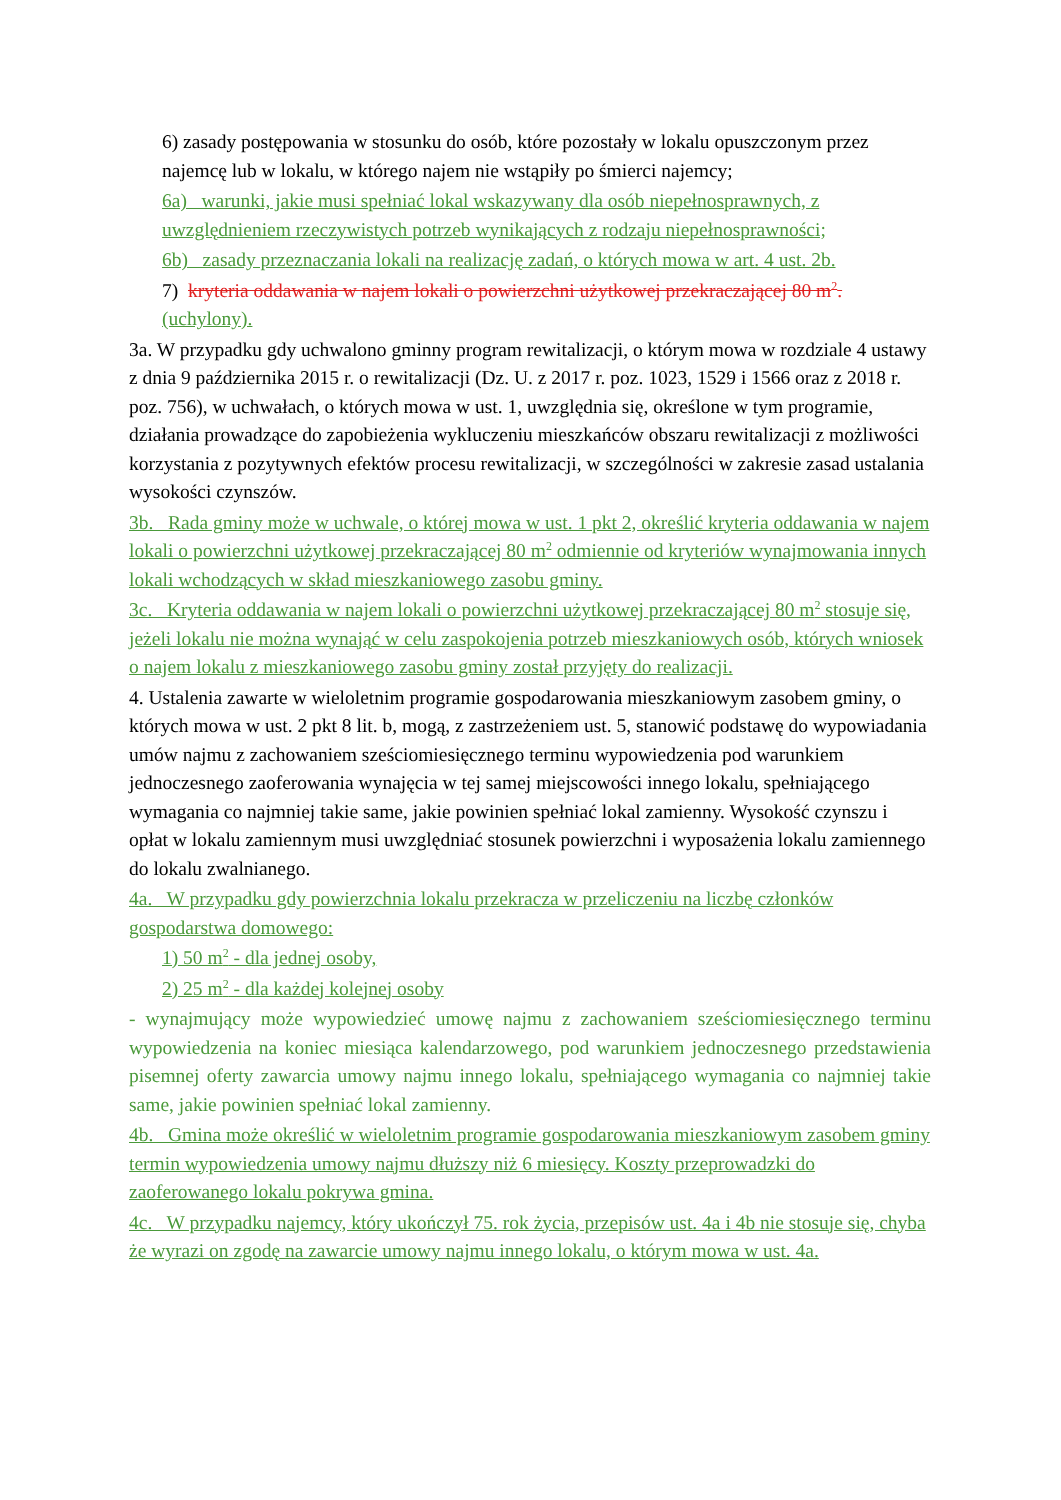6) zasady postępowania w stosunku do osób, które pozostały w lokalu opuszczonym przez najemcę lub w lokalu, w którego najem nie wstąpiły po śmierci najemcy;
6a) warunki, jakie musi spełniać lokal wskazywany dla osób niepełnosprawnych, z uwzględnieniem rzeczywistych potrzeb wynikających z rodzaju niepełnosprawności;
6b) zasady przeznaczania lokali na realizację zadań, o których mowa w art. 4 ust. 2b.
7) kryteria oddawania w najem lokali o powierzchni użytkowej przekraczającej 80 m<sup>2</sup>. (uchylony).
3a. W przypadku gdy uchwalono gminny program rewitalizacji, o którym mowa w rozdziale 4 ustawy z dnia 9 października 2015 r. o rewitalizacji (Dz. U. z 2017 r. poz. 1023, 1529 i 1566 oraz z 2018 r. poz. 756), w uchwałach, o których mowa w ust. 1, uwzględnia się, określone w tym programie, działania prowadzące do zapobieżenia wykluczeniu mieszkańców obszaru rewitalizacji z możliwości korzystania z pozytywnych efektów procesu rewitalizacji, w szczególności w zakresie zasad ustalania wysokości czynszów.
3b. Rada gminy może w uchwale, o której mowa w ust. 1 pkt 2, określić kryteria oddawania w najem lokali o powierzchni użytkowej przekraczającej 80 m<sup>2</sup> odmiennie od kryteriów wynajmowania innych lokali wchodzących w skład mieszkaniowego zasobu gminy.
3c. Kryteria oddawania w najem lokali o powierzchni użytkowej przekraczającej 80 m<sup>2</sup> stosuje się, jeżeli lokalu nie można wynająć w celu zaspokojenia potrzeb mieszkaniowych osób, których wniosek o najem lokalu z mieszkaniowego zasobu gminy został przyjęty do realizacji.
4. Ustalenia zawarte w wieloletnim programie gospodarowania mieszkaniowym zasobem gminy, o których mowa w ust. 2 pkt 8 lit. b, mogą, z zastrzeżeniem ust. 5, stanowić podstawę do wypowiadania umów najmu z zachowaniem sześciomiesięcznego terminu wypowiedzenia pod warunkiem jednoczesnego zaoferowania wynajęcia w tej samej miejscowości innego lokalu, spełniającego wymagania co najmniej takie same, jakie powinien spełniać lokal zamienny. Wysokość czynszu i opłat w lokalu zamiennym musi uwzględniać stosunek powierzchni i wyposażenia lokalu zamiennego do lokalu zwalnianego.
4a. W przypadku gdy powierzchnia lokalu przekracza w przeliczeniu na liczbę członków gospodarstwa domowego:
1) 50 m<sup>2</sup> - dla jednej osoby,
2) 25 m<sup>2</sup> - dla każdej kolejnej osoby
- wynajmujący może wypowiedzieć umowę najmu z zachowaniem sześciomiesięcznego terminu wypowiedzenia na koniec miesiąca kalendarzowego, pod warunkiem jednoczesnego przedstawienia pisemnej oferty zawarcia umowy najmu innego lokalu, spełniającego wymagania co najmniej takie same, jakie powinien spełniać lokal zamienny.
4b. Gmina może określić w wieloletnim programie gospodarowania mieszkaniowym zasobem gminy termin wypowiedzenia umowy najmu dłuższy niż 6 miesięcy. Koszty przeprowadzki do zaoferowanego lokalu pokrywa gmina.
4c. W przypadku najemcy, który ukończył 75. rok życia, przepisów ust. 4a i 4b nie stosuje się, chyba że wyrazi on zgodę na zawarcie umowy najmu innego lokalu, o którym mowa w ust. 4a.